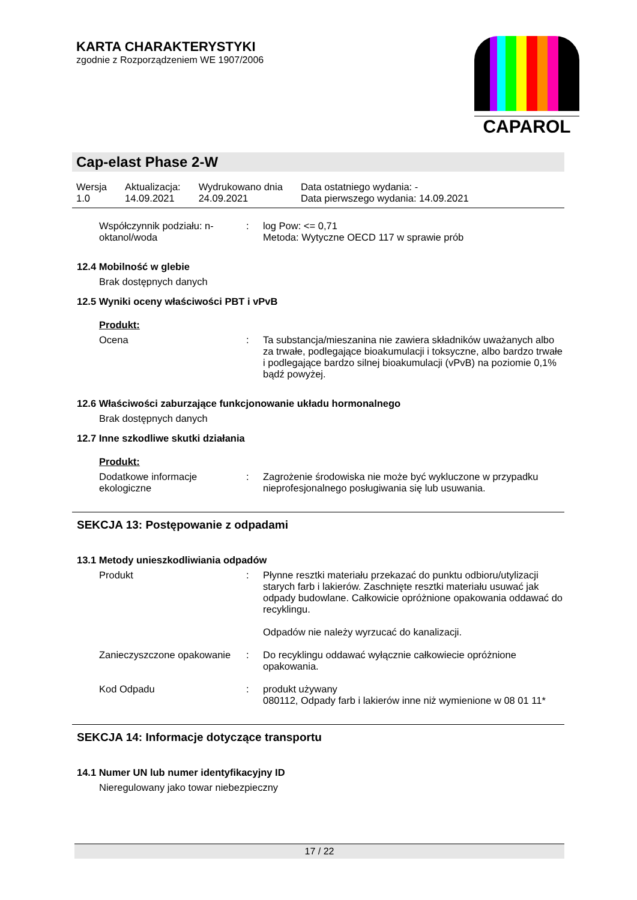KARTA CHARAKTERYSTYKI
zgodnie z Rozporządzeniem WE 1907/2006
CAPAROL
Cap-elast Phase 2-W
| Wersja 1.0 | Aktualizacja: 14.09.2021 | Wydrukowano dnia 24.09.2021 | Data ostatniego wydania: - Data pierwszego wydania: 14.09.2021 |
| Współczynnik podziału: n-oktanol/woda | : | log Pow: <= 0,71 Metoda: Wytyczne OECD 117 w sprawie prób |
12.4 Mobilność w glebie
Brak dostępnych danych
12.5 Wyniki oceny właściwości PBT i vPvB
Produkt:
| Ocena | : | Ta substancja/mieszanina nie zawiera składników uważanych albo za trwałe, podlegające bioakumulacji i toksyczne, albo bardzo trwałe i podlegające bardzo silnej bioakumulacji (vPvB) na poziomie 0,1% bądź powyżej. |
12.6 Właściwości zaburzające funkcjonowanie układu hormonalnego
Brak dostępnych danych
12.7 Inne szkodliwe skutki działania
Produkt:
| Dodatkowe informacje ekologiczne | : | Zagrożenie środowiska nie może być wykluczone w przypadku nieprofesjonalnego posługiwania się lub usuwania. |
SEKCJA 13: Postępowanie z odpadami
13.1 Metody unieszkodliwiania odpadów
| Produkt | : | Płynne resztki materiału przekazać do punktu odbioru/utylizacji starych farb i lakierów. Zaschnięte resztki materiału usuwać jak odpady budowlane. Całkowicie opróżnione opakowania oddawać do recyklingu. Odpadów nie należy wyrzucać do kanalizacji. |
| Zanieczyszczone opakowanie | : | Do recyklingu oddawać wyłącznie całkowiecie opróżnione opakowania. |
| Kod Odpadu | : | produkt używany 080112, Odpady farb i lakierów inne niż wymienione w 08 01 11* |
SEKCJA 14: Informacje dotyczące transportu
14.1 Numer UN lub numer identyfikacyjny ID
Nieregulowany jako towar niebezpieczny
17 / 22